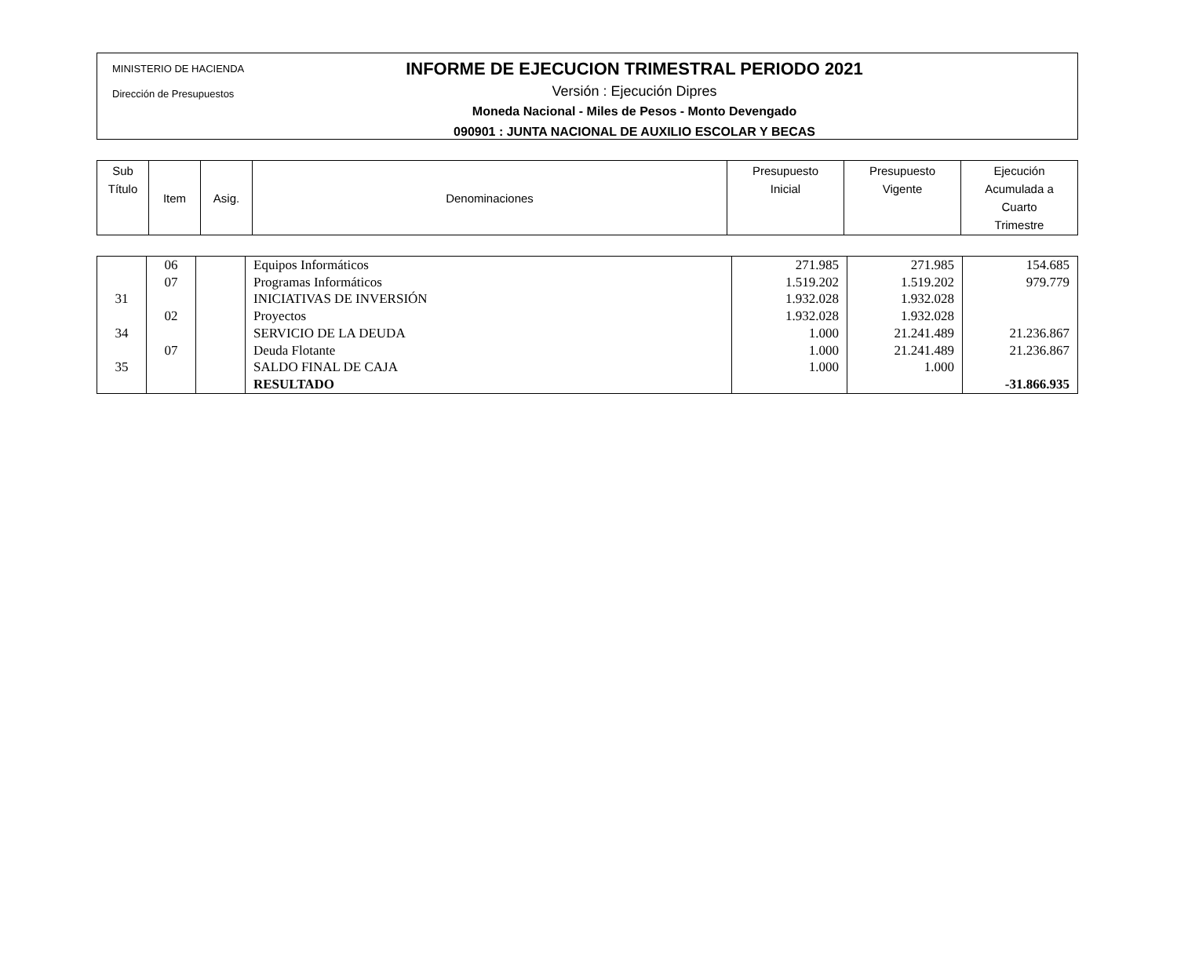MINISTERIO DE HACIENDA
Dirección de Presupuestos
INFORME DE EJECUCION TRIMESTRAL PERIODO 2021
Versión : Ejecución Dipres
Moneda Nacional - Miles de Pesos - Monto Devengado
090901 : JUNTA NACIONAL DE AUXILIO ESCOLAR Y BECAS
| Sub Título | Item | Asig. | Denominaciones | Presupuesto Inicial | Presupuesto Vigente | Ejecución Acumulada a Cuarto Trimestre |
| --- | --- | --- | --- | --- | --- | --- |
| | 06 | | Equipos Informáticos | 271.985 | 271.985 | 154.685 |
| | 07 | | Programas Informáticos | 1.519.202 | 1.519.202 | 979.779 |
| 31 | | | INICIATIVAS DE INVERSIÓN | 1.932.028 | 1.932.028 | |
| | 02 | | Proyectos | 1.932.028 | 1.932.028 | |
| 34 | | | SERVICIO DE LA DEUDA | 1.000 | 21.241.489 | 21.236.867 |
| | 07 | | Deuda Flotante | 1.000 | 21.241.489 | 21.236.867 |
| 35 | | | SALDO FINAL DE CAJA | 1.000 | 1.000 | |
| | | | RESULTADO | | | -31.866.935 |